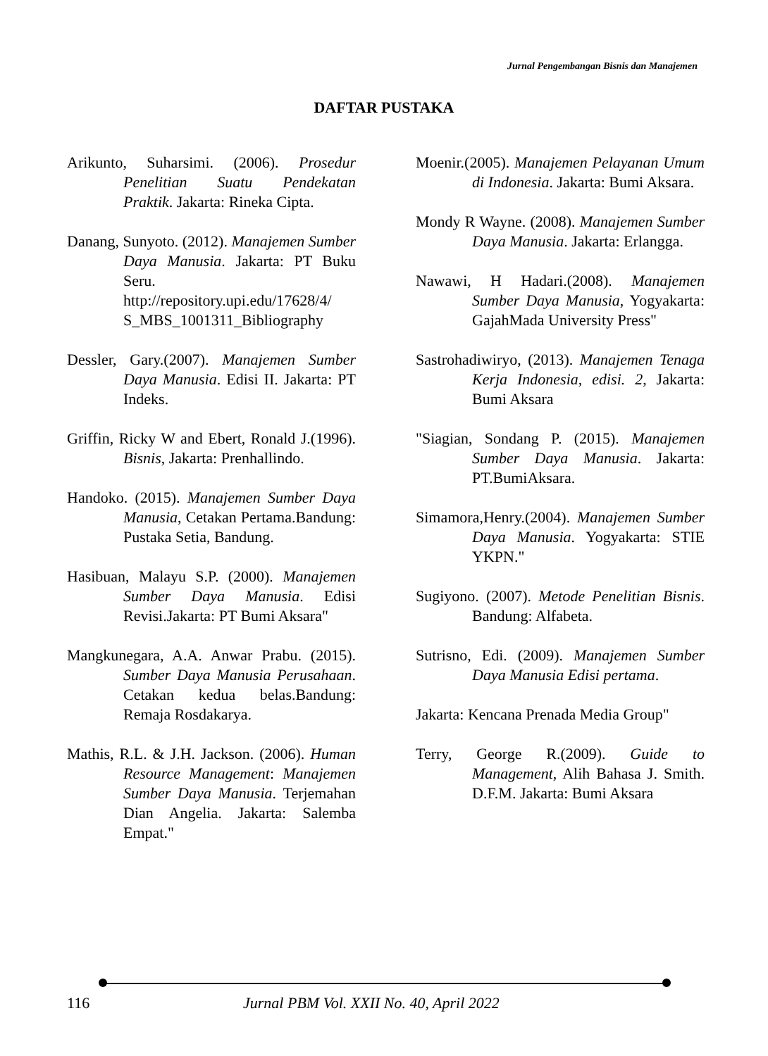Jurnal Pengembangan Bisnis dan Manajemen
DAFTAR PUSTAKA
Arikunto, Suharsimi. (2006). Prosedur Penelitian Suatu Pendekatan Praktik. Jakarta: Rineka Cipta.
Danang, Sunyoto. (2012). Manajemen Sumber Daya Manusia. Jakarta: PT Buku Seru. http://repository.upi.edu/17628/4/ S_MBS_1001311_Bibliography
Dessler, Gary.(2007). Manajemen Sumber Daya Manusia. Edisi II. Jakarta: PT Indeks.
Griffin, Ricky W and Ebert, Ronald J.(1996). Bisnis, Jakarta: Prenhallindo.
Handoko. (2015). Manajemen Sumber Daya Manusia, Cetakan Pertama.Bandung: Pustaka Setia, Bandung.
Hasibuan, Malayu S.P. (2000). Manajemen Sumber Daya Manusia. Edisi Revisi.Jakarta: PT Bumi Aksara"
Mangkunegara, A.A. Anwar Prabu. (2015). Sumber Daya Manusia Perusahaan. Cetakan kedua belas.Bandung: Remaja Rosdakarya.
Mathis, R.L. & J.H. Jackson. (2006). Human Resource Management: Manajemen Sumber Daya Manusia. Terjemahan Dian Angelia. Jakarta: Salemba Empat."
Moenir.(2005). Manajemen Pelayanan Umum di Indonesia. Jakarta: Bumi Aksara.
Mondy R Wayne. (2008). Manajemen Sumber Daya Manusia. Jakarta: Erlangga.
Nawawi, H Hadari.(2008). Manajemen Sumber Daya Manusia, Yogyakarta: GajahMada University Press"
Sastrohadiwiryo, (2013). Manajemen Tenaga Kerja Indonesia, edisi. 2, Jakarta: Bumi Aksara
"Siagian, Sondang P. (2015). Manajemen Sumber Daya Manusia. Jakarta: PT.BumiAksara.
Simamora,Henry.(2004). Manajemen Sumber Daya Manusia. Yogyakarta: STIE YKPN."
Sugiyono. (2007). Metode Penelitian Bisnis. Bandung: Alfabeta.
Sutrisno, Edi. (2009). Manajemen Sumber Daya Manusia Edisi pertama.
Jakarta: Kencana Prenada Media Group"
Terry, George R.(2009). Guide to Management, Alih Bahasa J. Smith. D.F.M. Jakarta: Bumi Aksara
116 Jurnal PBM Vol. XXII No. 40, April 2022